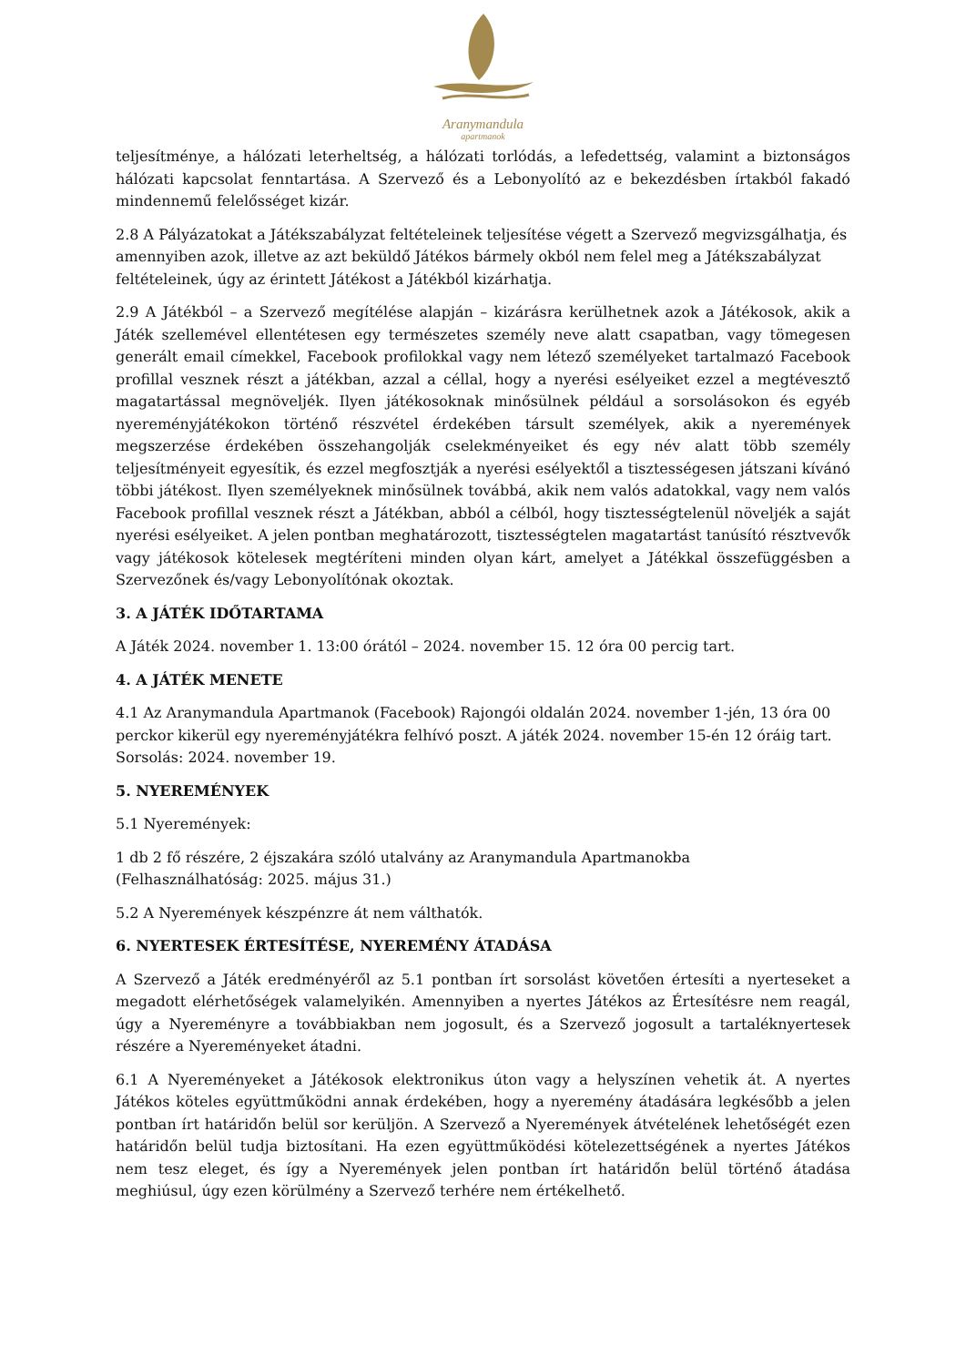Aranymandula
apartmanok
teljesítménye, a hálózati leterheltség, a hálózati torlódás, a lefedettség, valamint a biztonságos hálózati kapcsolat fenntartása. A Szervező és a Lebonyolító az e bekezdésben írtakból fakadó mindennemű felelősséget kizár.
2.8 A Pályázatokat a Játékszabályzat feltételeinek teljesítése végett a Szervező megvizsgálhatja, és amennyiben azok, illetve az azt beküldő Játékos bármely okból nem felel meg a Játékszabályzat feltételeinek, úgy az érintett Játékost a Játékból kizárhatja.
2.9 A Játékból – a Szervező megítélése alapján – kizárásra kerülhetnek azok a Játékosok, akik a Játék szellemével ellentétesen egy természetes személy neve alatt csapatban, vagy tömegesen generált email címekkel, Facebook profilokkal vagy nem létező személyeket tartalmazó Facebook profillal vesznek részt a játékban, azzal a céllal, hogy a nyerési esélyeiket ezzel a megtévesztő magatartással megnöveljék. Ilyen játékosoknak minősülnek például a sorsolásokon és egyéb nyereményjátékokon történő részvétel érdekében társult személyek, akik a nyeremények megszerzése érdekében összehangolják cselekményeiket és egy név alatt több személy teljesítményeit egyesítik, és ezzel megfosztják a nyerési esélyektől a tisztességesen játszani kívánó többi játékost. Ilyen személyeknek minősülnek továbbá, akik nem valós adatokkal, vagy nem valós Facebook profillal vesznek részt a Játékban, abból a célból, hogy tisztességtelenül növeljék a saját nyerési esélyeiket. A jelen pontban meghatározott, tisztességtelen magatartást tanúsító résztvevők vagy játékosok kötelesek megtéríteni minden olyan kárt, amelyet a Játékkal összefüggésben a Szervezőnek és/vagy Lebonyolítónak okoztak.
3. A JÁTÉK IDŐTARTAMA
A Játék 2024. november 1. 13:00 órától – 2024. november 15. 12 óra 00 percig tart.
4. A JÁTÉK MENETE
4.1 Az Aranymandula Apartmanok (Facebook) Rajongói oldalán 2024. november 1-jén, 13 óra 00 perckor kikerül egy nyereményjátékra felhívó poszt. A játék 2024. november 15-én 12 óráig tart. Sorsolás: 2024. november 19.
5. NYEREMÉNYEK
5.1 Nyeremények:
1 db 2 fő részére, 2 éjszakára szóló utalvány az Aranymandula Apartmanokba
(Felhasználhatóság: 2025. május 31.)
5.2 A Nyeremények készpénzre át nem válthatók.
6. NYERTESEK ÉRTESÍTÉSE, NYEREMÉNY ÁTADÁSA
A Szervező a Játék eredményéről az 5.1 pontban írt sorsolást követően értesíti a nyerteseket a megadott elérhetőségek valamelyikén. Amennyiben a nyertes Játékos az Értesítésre nem reagál, úgy a Nyereményre a továbbiakban nem jogosult, és a Szervező jogosult a tartaléknyertesek részére a Nyereményeket átadni.
6.1 A Nyereményeket a Játékosok elektronikus úton vagy a helyszínen vehetik át. A nyertes Játékos köteles együttműködni annak érdekében, hogy a nyeremény átadására legkésőbb a jelen pontban írt határidőn belül sor kerüljön. A Szervező a Nyeremények átvételének lehetőségét ezen határidőn belül tudja biztosítani. Ha ezen együttműködési kötelezettségének a nyertes Játékos nem tesz eleget, és így a Nyeremények jelen pontban írt határidőn belül történő átadása meghiúsul, úgy ezen körülmény a Szervező terhére nem értékelhető.